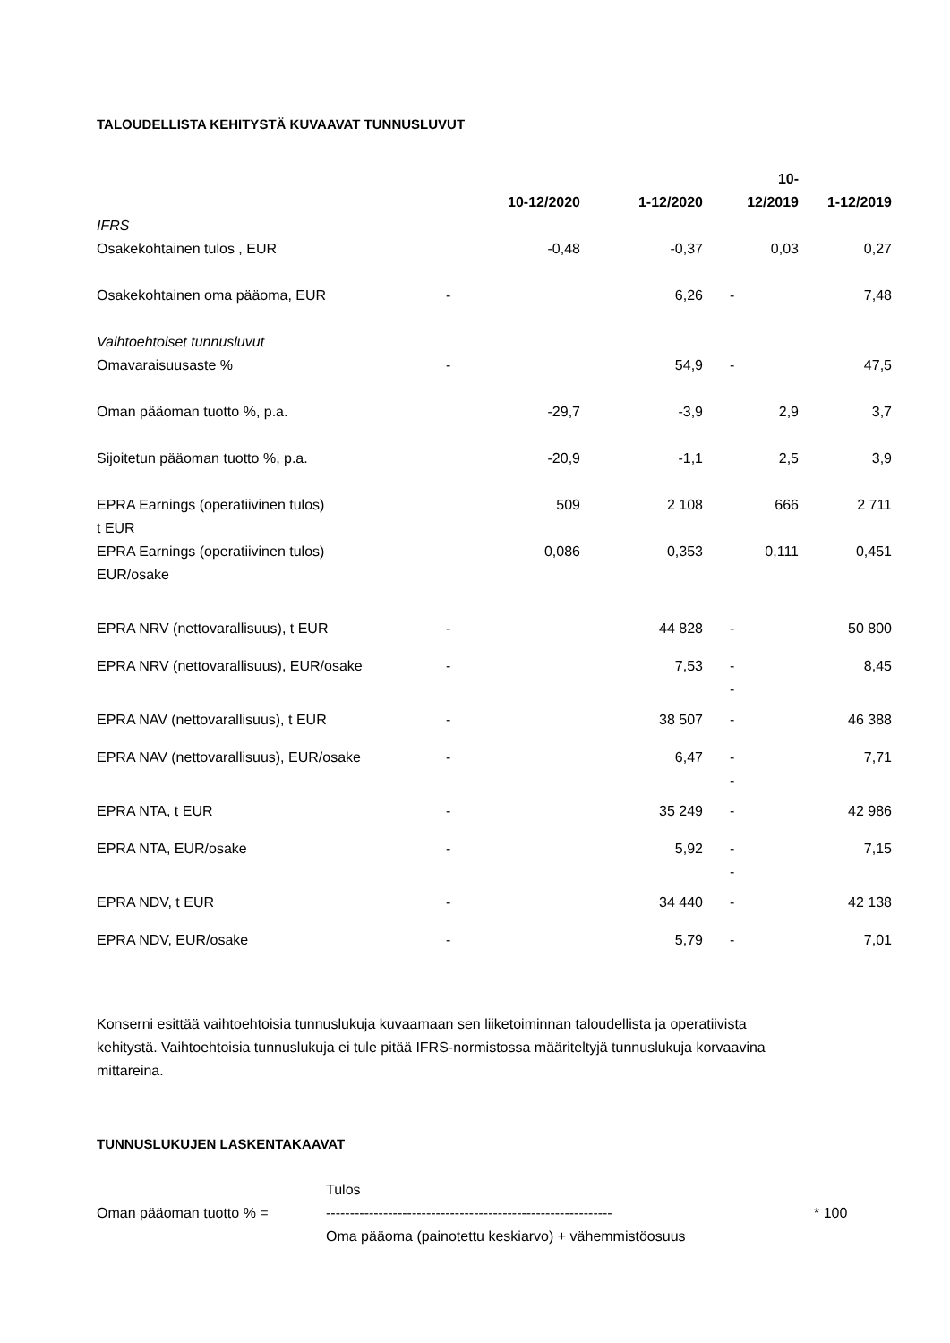TALOUDELLISTA KEHITYSTÄ KUVAAVAT TUNNUSLUVUT
| | 10-12/2020 | 1-12/2020 | 10- 12/2019 | 1-12/2019 |
| --- | --- | --- | --- | --- |
| IFRS | | | | |
| Osakekohtainen tulos , EUR | -0,48 | -0,37 | 0,03 | 0,27 |
| Osakekohtainen oma pääoma, EUR | - | 6,26 | - | 7,48 |
| Vaihtoehtoiset tunnusluvut | | | | |
| Omavaraisuusaste % | - | 54,9 | - | 47,5 |
| Oman pääoman tuotto %, p.a. | -29,7 | -3,9 | 2,9 | 3,7 |
| Sijoitetun pääoman tuotto %, p.a. | -20,9 | -1,1 | 2,5 | 3,9 |
| EPRA Earnings (operatiivinen tulos) t EUR | 509 | 2 108 | 666 | 2 711 |
| EPRA Earnings (operatiivinen tulos) EUR/osake | 0,086 | 0,353 | 0,111 | 0,451 |
| EPRA NRV (nettovarallisuus), t EUR | - | 44 828 | - | 50 800 |
| EPRA NRV (nettovarallisuus), EUR/osake | - | 7,53 | - - | 8,45 |
| EPRA NAV (nettovarallisuus), t EUR | - | 38 507 | - | 46 388 |
| EPRA NAV (nettovarallisuus), EUR/osake | - | 6,47 | - - | 7,71 |
| EPRA NTA, t EUR | - | 35 249 | - | 42 986 |
| EPRA NTA, EUR/osake | - | 5,92 | - - | 7,15 |
| EPRA NDV, t EUR | - | 34 440 | - | 42 138 |
| EPRA NDV, EUR/osake | - | 5,79 | - | 7,01 |
Konserni esittää vaihtoehtoisia tunnuslukuja kuvaamaan sen liiketoiminnan taloudellista ja operatiivista kehitystä. Vaihtoehtoisia tunnuslukuja ei tule pitää IFRS-normistossa määriteltyjä tunnuslukuja korvaavina mittareina.
TUNNUSLUKUJEN LASKENTAKAAVAT
Oman pääoman tuotto % =
Tulos
------------------------------------------------------------
Oma pääoma (painotettu keskiarvo) + vähemmistöosuus
* 100